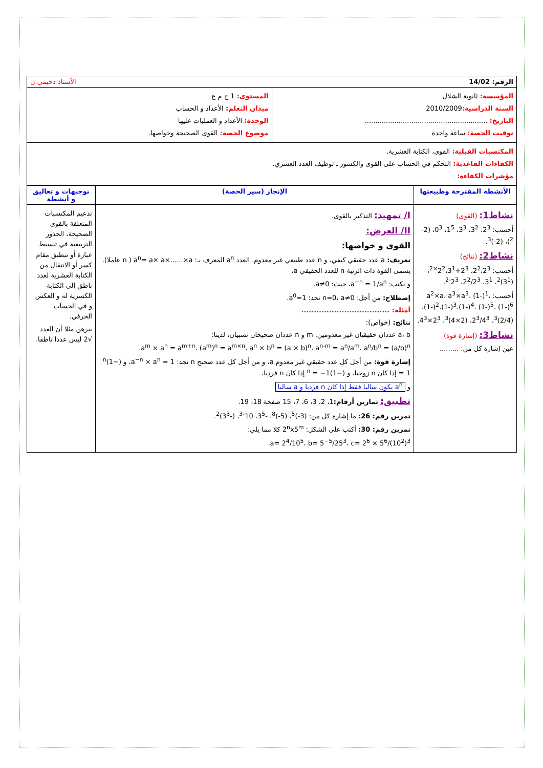| الرقم: 14/02 الأستاذ دحيمي ن | |
| المؤسسة: ثانوية الشلال السنة الدراسية: 2010/2009 التاريخ: .......................................................... توقيت الحصة: ساعة واحدة | المستوى: 1 ج م ع ميدان التعلم: الأعداد و الحساب الوحدة: الأعداد و العمليات عليها موضوع الحصة: القوى الصحيحة وخواصها. |
| المكتسبات القبلية: القوى، الكتابة العشرية. الكفاءات القاعدية: التحكم في الحساب على القوى والكسور ـ توظيف العدد العشري. مؤشرات الكفاءة: | |
| الأنشطة المقترحة وطبيعتها | الإنجاز (سير الحصة) | توجيهات و تعاليق و أنشطة |
| --- | --- | --- |
| نشاط1: (القوى) أحسب: 2<sup>3</sup>، 3<sup>2</sup>، 3<sup>3</sup>، 1<sup>5</sup>، 0<sup>3</sup>، (2-<sup>2</sup>)، (2-)<sup>3</sup>. نشاط2: (نتائج) أحسب: 2<sup>2</sup>،2<sup>3</sup>، 2<sup>3</sup>+2<sup>2</sup>،3<sup>1×2</sup>، (3<sup>1</sup>)<sup>2</sup>، 3<sup>1</sup>، 2<sup>2</sup>/2<sup>3</sup>، 2<sup>3-2</sup>. أحسب: a<sup>2</sup>×a، a<sup>3</sup>×a<sup>3</sup>، (1-)<sup>1</sup>، (1-)<sup>2</sup>،(1-)<sup>3</sup>،(1-)<sup>4</sup>، (1-)<sup>5</sup>، (1-)<sup>6</sup>، (2/4)<sup>3</sup>، 2<sup>3</sup>/4<sup>3</sup>، (2×4)<sup>3</sup>، 2<sup>3</sup>×4<sup>3</sup>. نشاط3: (إشارة قوة) عين إشارة كل من: ......... | I/ تمهيد: التذكير بالقوى. II/ العرض: القوى و خواصها: تعريف: a عدد حقيقي كيفي، و n عدد طبيعي غير معدوم. العدد a<sup>n</sup> المعرف بـ: a<sup>n</sup>= a× a×......×a ( n عاملا). يسمى القوة ذات الرتبة n للعدد الحقيقي a، و نكتب: a<sup>−n</sup> = 1/a<sup>n</sup>، حيث: a≠0. إصطلاح: من أجل: n=0، a≠0 نجد: a<sup>0</sup>=1. أمثلة: ................................... نتائج: (خواص): a، b عددان حقيقيان غير معدومين. m و n عددان صحيحان نسبيان، لدينا: a<sup>m</sup> × a<sup>n</sup> = a<sup>m+n</sup>، (a<sup>m</sup>)<sup>n</sup> = a<sup>m×n</sup>، a<sup>n</sup> × b<sup>n</sup> = (a × b)<sup>n</sup>، a<sup>n-m</sup> = a<sup>n</sup>/a<sup>m</sup>، a<sup>n</sup>/b<sup>n</sup> = (a/b)<sup>n</sup>. إشارة قوة: من أجل كل عدد حقيقي غير معدوم a، و من أجل كل عدد صحيح n نجد: a<sup>−n</sup> × a<sup>n</sup> = 1، و (−1)<sup>n</sup> = 1 إذا كان n زوجيا، و (−1)<sup>n</sup> = −1 إذا كان n فرديا، و a<sup>n</sup> يكون سالبا فقط إذا كان n فرديا و a سالبا تطبيق: تمارين أرقام: 1، 2، 3، 6، 7، 15 صفحة 18، 19. تمرين رقم: 26: ما إشارة كل من: (3-)<sup>5</sup>، (5-)<sup>8</sup>، -3<sup>5</sup>، 10<sup>-3</sup>، (-3<sup>3</sup>)<sup>2</sup>. تمرين رقم: 30: أكتب على الشكل: 2<sup>n</sup>x5<sup>m</sup> كلا مما يلي: a= 2<sup>4</sup>/10<sup>5</sup>، b= 5<sup>−5</sup>/25<sup>3</sup>، c= 2<sup>6</sup> × 5<sup>6</sup>/(10<sup>2</sup>)<sup>3</sup>. | تدعيم المكتسبات المتعلقة بالقوى الصحيحة، الجذور التربيعية في تبسيط عبارة أو تنطيق مقام كسر أو الانتقال من الكتابة العشرية لعدد ناطق إلى الكتابة الكسرية له و العكس و في الحساب الحرفي. يبرهن مثلا أن العدد √2 ليس عددا ناطقا. |